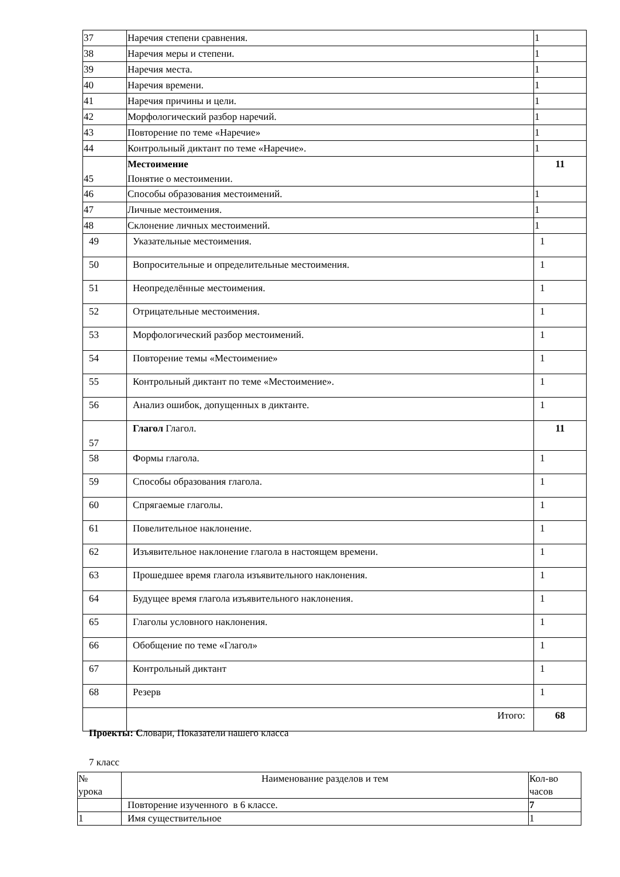| 37 | Наречия степени сравнения. | 1 |
| 38 | Наречия меры и степени. | 1 |
| 39 | Наречия места. | 1 |
| 40 | Наречия времени. | 1 |
| 41 | Наречия причины и цели. | 1 |
| 42 | Морфологический разбор наречий. | 1 |
| 43 | Повторение по теме «Наречие» | 1 |
| 44 | Контрольный диктант по теме «Наречие». | 1 |
| 45 | Местоимение Понятие о местоимении. | 11 |
| 46 | Способы образования местоимений. | 1 |
| 47 | Личные местоимения. | 1 |
| 48 | Склонение личных местоимений. | 1 |
| 49 | Указательные местоимения. | 1 |
| 50 | Вопросительные и определительные местоимения. | 1 |
| 51 | Неопределённые местоимения. | 1 |
| 52 | Отрицательные местоимения. | 1 |
| 53 | Морфологический разбор местоимений. | 1 |
| 54 | Повторение темы «Местоимение» | 1 |
| 55 | Контрольный диктант по теме «Местоимение». | 1 |
| 56 | Анализ ошибок, допущенных в диктанте. | 1 |
| 57 | Глагол Глагол. | 11 |
| 58 | Формы глагола. | 1 |
| 59 | Способы образования глагола. | 1 |
| 60 | Спрягаемые глаголы. | 1 |
| 61 | Повелительное наклонение. | 1 |
| 62 | Изъявительное наклонение глагола в настоящем времени. | 1 |
| 63 | Прошедшее время глагола изъявительного наклонения. | 1 |
| 64 | Будущее время глагола изъявительного наклонения. | 1 |
| 65 | Глаголы условного наклонения. | 1 |
| 66 | Обобщение по теме «Глагол» | 1 |
| 67 | Контрольный диктант | 1 |
| 68 | Резерв | 1 |
| | Итого: | 68 |
Проекты: Словари, Показатели нашего класса
7 класс
| № урока | Наименование разделов и тем | Кол-во часов |
| | Повторение изученного в 6 классе. | 7 |
| 1 | Имя существительное | 1 |